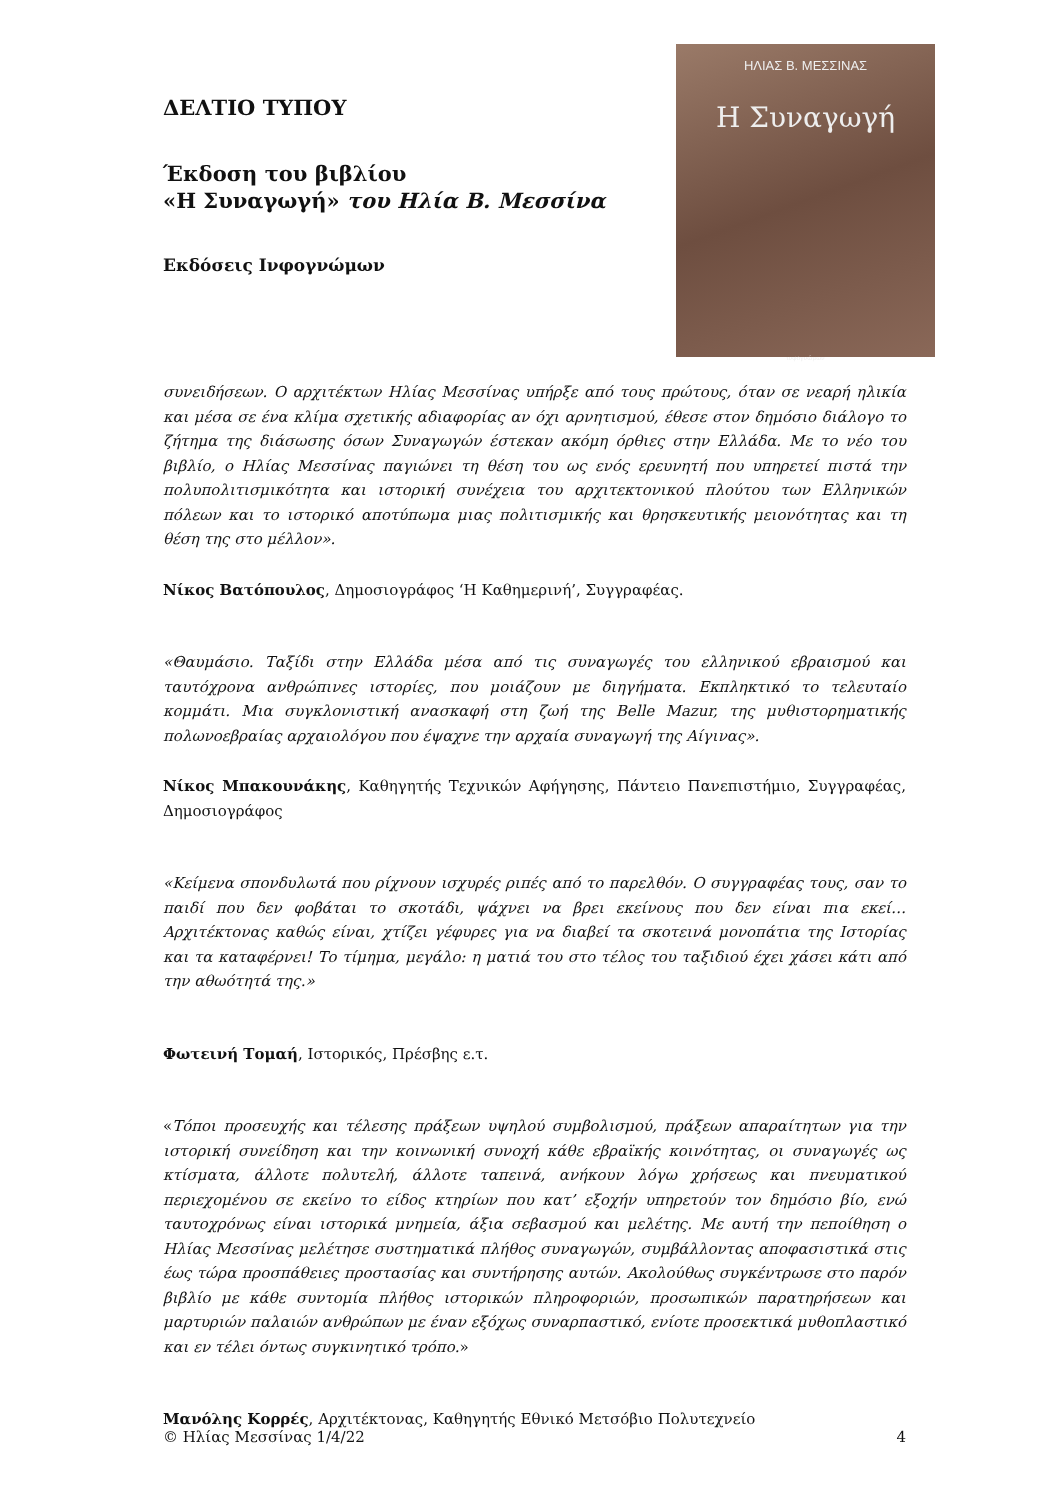ΔΕΛΤΙΟ ΤΥΠΟΥ
Έκδοση του βιβλίου
«Η Συναγωγή» του Ηλία Β. Μεσσίνα
Εκδόσεις Ινφογνώμων
ΗΛΙΑΣ Β. ΜΕΣΣΙΝΑΣ
Η Συναγωγή
ινφογνώμων
συνειδήσεων. Ο αρχιτέκτων Ηλίας Μεσσίνας υπήρξε από τους πρώτους, όταν σε νεαρή ηλικία και μέσα σε ένα κλίμα σχετικής αδιαφορίας αν όχι αρνητισμού, έθεσε στον δημόσιο διάλογο το ζήτημα της διάσωσης όσων Συναγωγών έστεκαν ακόμη όρθιες στην Ελλάδα. Με το νέο του βιβλίο, ο Ηλίας Μεσσίνας παγιώνει τη θέση του ως ενός ερευνητή που υπηρετεί πιστά την πολυπολιτισμικότητα και ιστορική συνέχεια του αρχιτεκτονικού πλούτου των Ελληνικών πόλεων και το ιστορικό αποτύπωμα μιας πολιτισμικής και θρησκευτικής μειονότητας και τη θέση της στο μέλλον».
Νίκος Βατόπουλος, Δημοσιογράφος ‘Η Καθημερινή’, Συγγραφέας.
«Θαυμάσιο. Ταξίδι στην Ελλάδα μέσα από τις συναγωγές του ελληνικού εβραισμού και ταυτόχρονα ανθρώπινες ιστορίες, που μοιάζουν με διηγήματα. Εκπληκτικό το τελευταίο κομμάτι. Μια συγκλονιστική ανασκαφή στη ζωή της Belle Mazur, της μυθιστορηματικής πολωνοεβραίας αρχαιολόγου που έψαχνε την αρχαία συναγωγή της Αίγινας».
Νίκος Μπακουνάκης, Καθηγητής Τεχνικών Αφήγησης, Πάντειο Πανεπιστήμιο, Συγγραφέας, Δημοσιογράφος
«Κείμενα σπονδυλωτά που ρίχνουν ισχυρές ριπές από το παρελθόν. Ο συγγραφέας τους, σαν το παιδί που δεν φοβάται το σκοτάδι, ψάχνει να βρει εκείνους που δεν είναι πια εκεί… Αρχιτέκτονας καθώς είναι, χτίζει γέφυρες για να διαβεί τα σκοτεινά μονοπάτια της Ιστορίας και τα καταφέρνει! Το τίμημα, μεγάλο: η ματιά του στο τέλος του ταξιδιού έχει χάσει κάτι από την αθωότητά της.»
Φωτεινή Τομαή, Ιστορικός, Πρέσβης ε.τ.
«Τόποι προσευχής και τέλεσης πράξεων υψηλού συμβολισμού, πράξεων απαραίτητων για την ιστορική συνείδηση και την κοινωνική συνοχή κάθε εβραϊκής κοινότητας, οι συναγωγές ως κτίσματα, άλλοτε πολυτελή, άλλοτε ταπεινά, ανήκουν λόγω χρήσεως και πνευματικού περιεχομένου σε εκείνο το είδος κτηρίων που κατ’ εξοχήν υπηρετούν τον δημόσιο βίο, ενώ ταυτοχρόνως είναι ιστορικά μνημεία, άξια σεβασμού και μελέτης. Με αυτή την πεποίθηση ο Ηλίας Μεσσίνας μελέτησε συστηματικά πλήθος συναγωγών, συμβάλλοντας αποφασιστικά στις έως τώρα προσπάθειες προστασίας και συντήρησης αυτών. Ακολούθως συγκέντρωσε στο παρόν βιβλίο με κάθε συντομία πλήθος ιστορικών πληροφοριών, προσωπικών παρατηρήσεων και μαρτυριών παλαιών ανθρώπων με έναν εξόχως συναρπαστικό, ενίοτε προσεκτικά μυθοπλαστικό και εν τέλει όντως συγκινητικό τρόπο.»
Μανόλης Κορρές, Αρχιτέκτονας, Καθηγητής Εθνικό Μετσόβιο Πολυτεχνείο
© Ηλίας Μεσσίνας 1/4/22 4